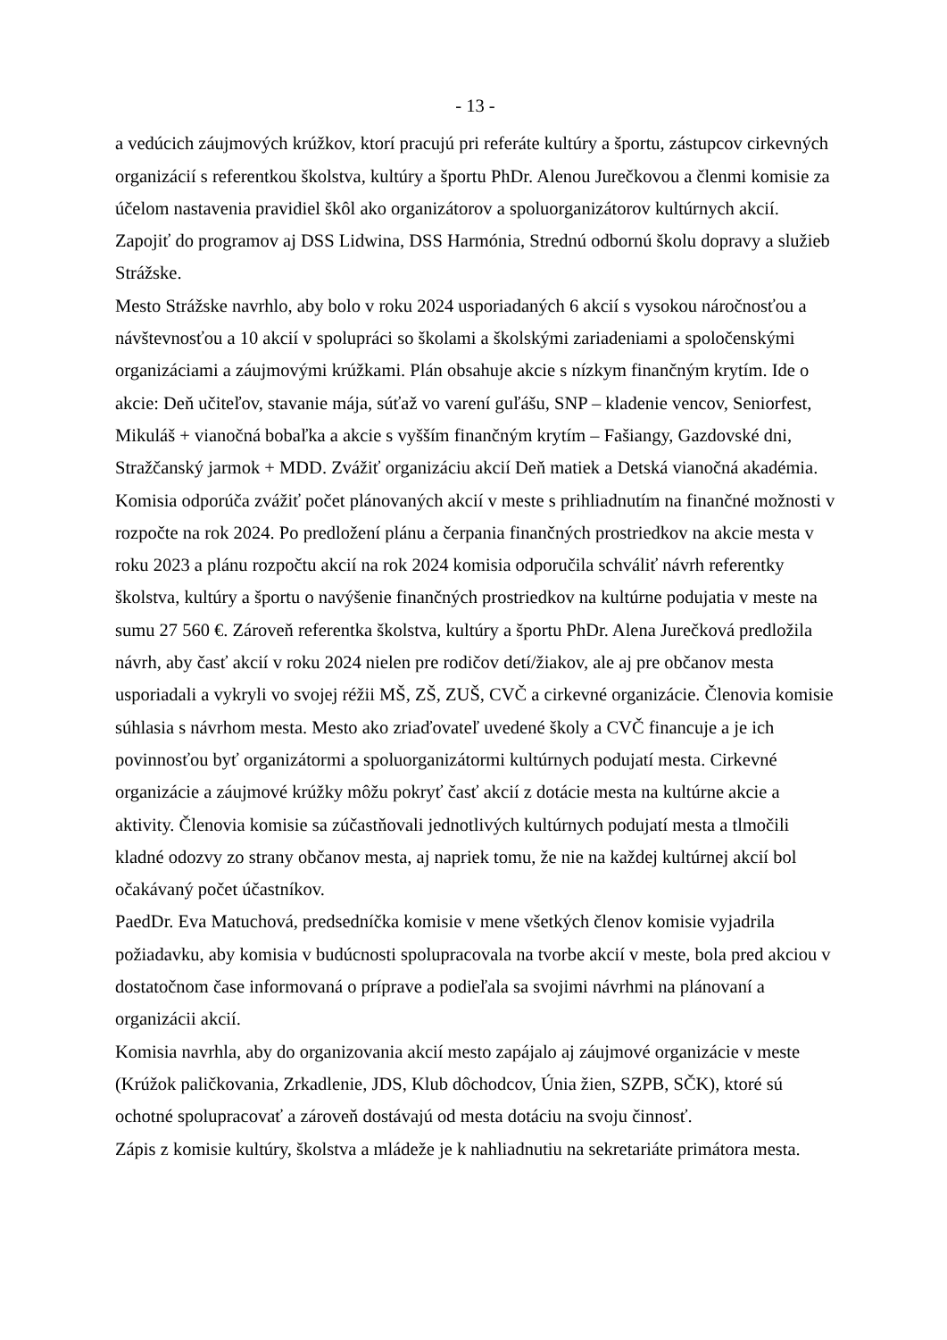- 13 -
a vedúcich záujmových krúžkov, ktorí pracujú pri referáte kultúry a športu, zástupcov cirkevných organizácií s referentkou školstva, kultúry a športu PhDr. Alenou Jurečkovou a členmi komisie za účelom nastavenia pravidiel škôl ako organizátorov a spoluorganizátorov kultúrnych akcií. Zapojiť do programov aj DSS Lidwina, DSS Harmónia, Strednú odbornú školu dopravy a služieb Strážske.
Mesto Strážske navrhlo, aby bolo v roku 2024 usporiadaných 6 akcií s vysokou náročnosťou a návštevnosťou a 10 akcií v spolupráci so školami a školskými zariadeniami a spoločenskými organizáciami a záujmovými krúžkami. Plán obsahuje akcie s nízkym finančným krytím. Ide o akcie: Deň učiteľov, stavanie mája, súťaž vo varení guľášu, SNP – kladenie vencov, Seniorfest, Mikuláš + vianočná bobaľka a akcie s vyšším finančným krytím – Fašiangy, Gazdovské dni, Stražčanský jarmok + MDD. Zvážiť organizáciu akcií Deň matiek a Detská vianočná akadémia. Komisia odporúča zvážiť počet plánovaných akcií v meste s prihliadnutím na finančné možnosti v rozpočte na rok 2024. Po predložení plánu a čerpania finančných prostriedkov na akcie mesta v roku 2023 a plánu rozpočtu akcií na rok 2024 komisia odporučila schváliť návrh referentky školstva, kultúry a športu o navýšenie finančných prostriedkov na kultúrne podujatia v meste na sumu 27 560 €. Zároveň referentka školstva, kultúry a športu PhDr. Alena Jurečková predložila návrh, aby časť akcií v roku 2024 nielen pre rodičov detí/žiakov, ale aj pre občanov mesta usporiadali a vykryli vo svojej réžii MŠ, ZŠ, ZUŠ, CVČ a cirkevné organizácie. Členovia komisie súhlasia s návrhom mesta. Mesto ako zriaďovateľ uvedené školy a CVČ financuje a je ich povinnosťou byť organizátormi a spoluorganizátormi kultúrnych podujatí mesta. Cirkevné organizácie a záujmové krúžky môžu pokryť časť akcií z dotácie mesta na kultúrne akcie a aktivity. Členovia komisie sa zúčastňovali jednotlivých kultúrnych podujatí mesta a tlmočili kladné odozvy zo strany občanov mesta, aj napriek tomu, že nie na každej kultúrnej akcií bol očakávaný počet účastníkov.
PaedDr. Eva Matuchová, predsedníčka komisie v mene všetkých členov komisie vyjadrila požiadavku, aby komisia v budúcnosti spolupracovala na tvorbe akcií v meste, bola pred akciou v dostatočnom čase informovaná o príprave a podieľala sa svojimi návrhmi na plánovaní a organizácii akcií.
Komisia navrhla, aby do organizovania akcií mesto zapájalo aj záujmové organizácie v meste (Krúžok paličkovania, Zrkadlenie, JDS, Klub dôchodcov, Únia žien, SZPB, SČK), ktoré sú ochotné spolupracovať a zároveň dostávajú od mesta dotáciu na svoju činnosť.
Zápis z komisie kultúry, školstva a mládeže je k nahliadnutiu na sekretariáte primátora mesta.